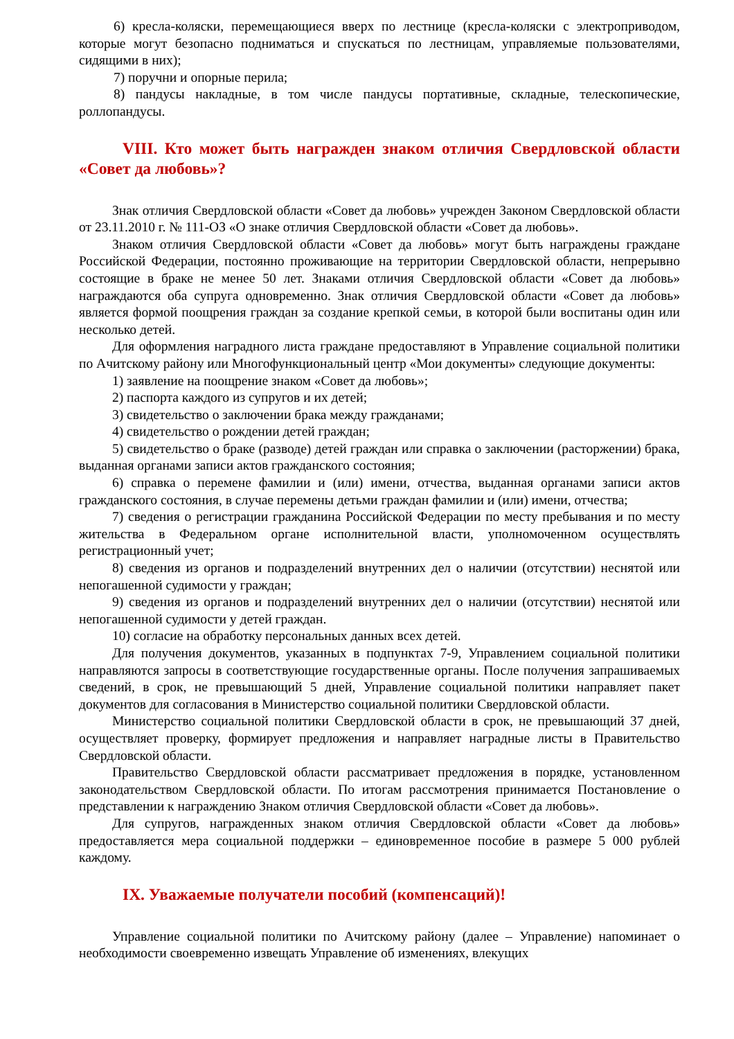6) кресла-коляски, перемещающиеся вверх по лестнице (кресла-коляски с электроприводом, которые могут безопасно подниматься и спускаться по лестницам, управляемые пользователями, сидящими в них);
7) поручни и опорные перила;
8) пандусы накладные, в том числе пандусы портативные, складные, телескопические, роллопандусы.
VIII. Кто может быть награжден знаком отличия Свердловской области «Совет да любовь»?
Знак отличия Свердловской области «Совет да любовь» учрежден Законом Свердловской области от 23.11.2010 г. № 111-ОЗ «О знаке отличия Свердловской области «Совет да любовь».
Знаком отличия Свердловской области «Совет да любовь» могут быть награждены граждане Российской Федерации, постоянно проживающие на территории Свердловской области, непрерывно состоящие в браке не менее 50 лет. Знаками отличия Свердловской области «Совет да любовь» награждаются оба супруга одновременно. Знак отличия Свердловской области «Совет да любовь» является формой поощрения граждан за создание крепкой семьи, в которой были воспитаны один или несколько детей.
Для оформления наградного листа граждане предоставляют в Управление социальной политики по Ачитскому району или Многофункциональный центр «Мои документы» следующие документы:
1) заявление на поощрение знаком «Совет да любовь»;
2) паспорта каждого из супругов и их детей;
3) свидетельство о заключении брака между гражданами;
4) свидетельство о рождении детей граждан;
5) свидетельство о браке (разводе) детей граждан или справка о заключении (расторжении) брака, выданная органами записи актов гражданского состояния;
6) справка о перемене фамилии и (или) имени, отчества, выданная органами записи актов гражданского состояния, в случае перемены детьми граждан фамилии и (или) имени, отчества;
7) сведения о регистрации гражданина Российской Федерации по месту пребывания и по месту жительства в Федеральном органе исполнительной власти, уполномоченном осуществлять регистрационный учет;
8) сведения из органов и подразделений внутренних дел о наличии (отсутствии) неснятой или непогашенной судимости у граждан;
9) сведения из органов и подразделений внутренних дел о наличии (отсутствии) неснятой или непогашенной судимости у детей граждан.
10) согласие на обработку персональных данных всех детей.
Для получения документов, указанных в подпунктах 7-9, Управлением социальной политики направляются запросы в соответствующие государственные органы. После получения запрашиваемых сведений, в срок, не превышающий 5 дней, Управление социальной политики направляет пакет документов для согласования в Министерство социальной политики Свердловской области.
Министерство социальной политики Свердловской области в срок, не превышающий 37 дней, осуществляет проверку, формирует предложения и направляет наградные листы в Правительство Свердловской области.
Правительство Свердловской области рассматривает предложения в порядке, установленном законодательством Свердловской области. По итогам рассмотрения принимается Постановление о представлении к награждению Знаком отличия Свердловской области «Совет да любовь».
Для супругов, награжденных знаком отличия Свердловской области «Совет да любовь» предоставляется мера социальной поддержки – единовременное пособие в размере 5 000 рублей каждому.
IX. Уважаемые получатели пособий (компенсаций)!
Управление социальной политики по Ачитскому району (далее – Управление) напоминает о необходимости своевременно извещать Управление об изменениях, влекущих